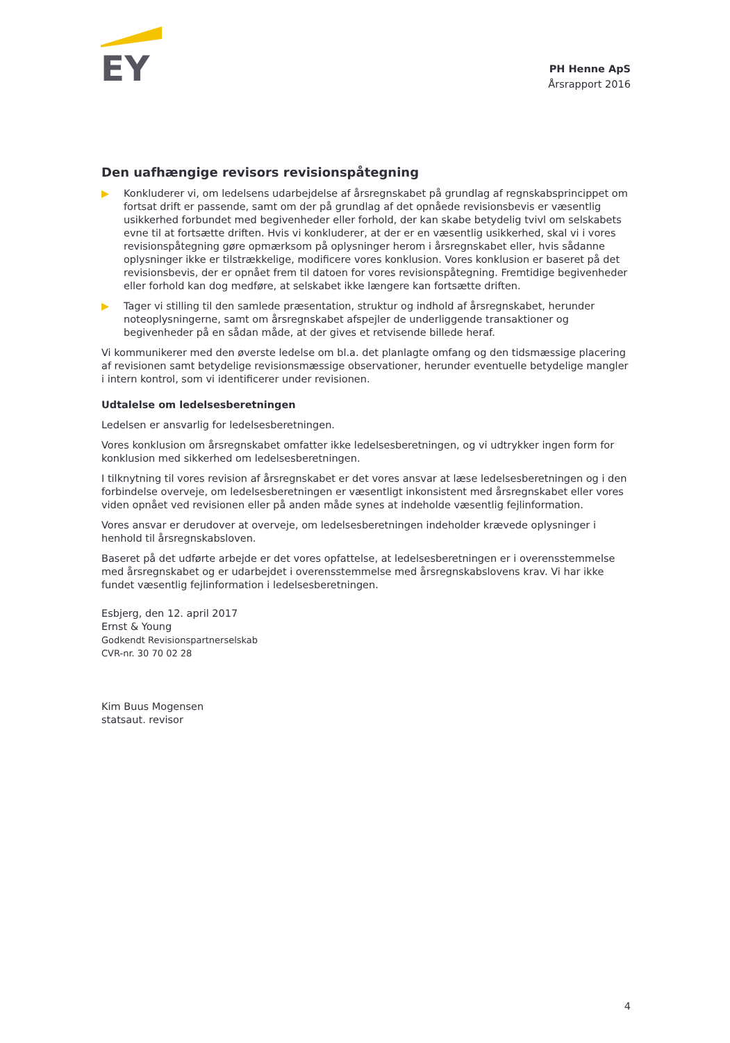EY
PH Henne ApS
Årsrapport 2016
Den uafhængige revisors revisionspåtegning
▶ Konkluderer vi, om ledelsens udarbejdelse af årsregnskabet på grundlag af regnskabsprincippet om fortsat drift er passende, samt om der på grundlag af det opnåede revisionsbevis er væsentlig usikkerhed forbundet med begivenheder eller forhold, der kan skabe betydelig tvivl om selskabets evne til at fortsætte driften. Hvis vi konkluderer, at der er en væsentlig usikkerhed, skal vi i vores revisionspåtegning gøre opmærksom på oplysninger herom i årsregnskabet eller, hvis sådanne oplysninger ikke er tilstrækkelige, modificere vores konklusion. Vores konklusion er baseret på det revisionsbevis, der er opnået frem til datoen for vores revisionspåtegning. Fremtidige begivenheder eller forhold kan dog medføre, at selskabet ikke længere kan fortsætte driften.
▶ Tager vi stilling til den samlede præsentation, struktur og indhold af årsregnskabet, herunder noteoplysningerne, samt om årsregnskabet afspejler de underliggende transaktioner og begivenheder på en sådan måde, at der gives et retvisende billede heraf.
Vi kommunikerer med den øverste ledelse om bl.a. det planlagte omfang og den tidsmæssige placering af revisionen samt betydelige revisionsmæssige observationer, herunder eventuelle betydelige mangler i intern kontrol, som vi identificerer under revisionen.
Udtalelse om ledelsesberetningen
Ledelsen er ansvarlig for ledelsesberetningen.
Vores konklusion om årsregnskabet omfatter ikke ledelsesberetningen, og vi udtrykker ingen form for konklusion med sikkerhed om ledelsesberetningen.
I tilknytning til vores revision af årsregnskabet er det vores ansvar at læse ledelsesberetningen og i den forbindelse overveje, om ledelsesberetningen er væsentligt inkonsistent med årsregnskabet eller vores viden opnået ved revisionen eller på anden måde synes at indeholde væsentlig fejlinformation.
Vores ansvar er derudover at overveje, om ledelsesberetningen indeholder krævede oplysninger i henhold til årsregnskabsloven.
Baseret på det udførte arbejde er det vores opfattelse, at ledelsesberetningen er i overensstemmelse med årsregnskabet og er udarbejdet i overensstemmelse med årsregnskabslovens krav. Vi har ikke fundet væsentlig fejlinformation i ledelsesberetningen.
Esbjerg, den 12. april 2017
Ernst & Young
Godkendt Revisionspartnerselskab
CVR-nr. 30 70 02 28
Kim Buus Mogensen
statsaut. revisor
4